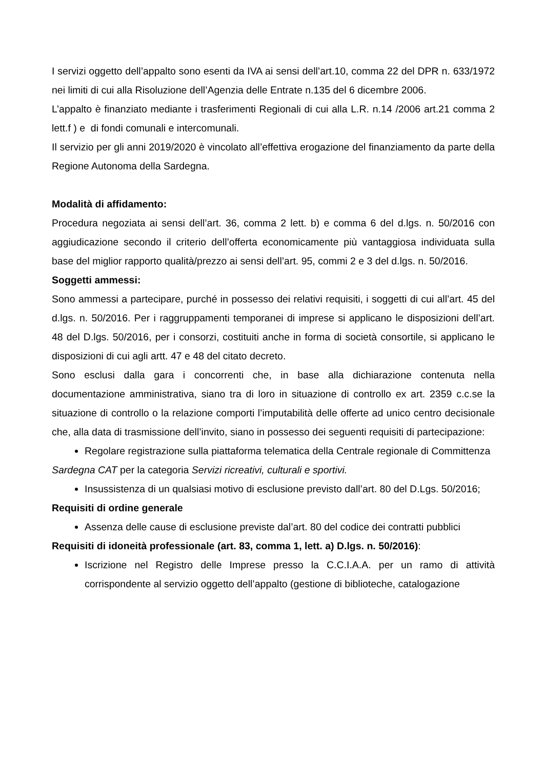I servizi oggetto dell’appalto sono esenti da IVA ai sensi dell’art.10, comma 22 del DPR n. 633/1972 nei limiti di cui alla Risoluzione dell’Agenzia delle Entrate n.135 del 6 dicembre 2006.
L’appalto è finanziato mediante i trasferimenti Regionali di cui alla L.R. n.14 /2006 art.21 comma 2 lett.f ) e di fondi comunali e intercomunali.
Il servizio per gli anni 2019/2020 è vincolato all’effettiva erogazione del finanziamento da parte della Regione Autonoma della Sardegna.
Modalità di affidamento:
Procedura negoziata ai sensi dell’art. 36, comma 2 lett. b) e comma 6 del d.lgs. n. 50/2016 con aggiudicazione secondo il criterio dell’offerta economicamente più vantaggiosa individuata sulla base del miglior rapporto qualità/prezzo ai sensi dell’art. 95, commi 2 e 3 del d.lgs. n. 50/2016.
Soggetti ammessi:
Sono ammessi a partecipare, purché in possesso dei relativi requisiti, i soggetti di cui all’art. 45 del d.lgs. n. 50/2016. Per i raggruppamenti temporanei di imprese si applicano le disposizioni dell’art. 48 del D.lgs. 50/2016, per i consorzi, costituiti anche in forma di società consortile, si applicano le disposizioni di cui agli artt. 47 e 48 del citato decreto.
Sono esclusi dalla gara i concorrenti che, in base alla dichiarazione contenuta nella documentazione amministrativa, siano tra di loro in situazione di controllo ex art. 2359 c.c.se la situazione di controllo o la relazione comporti l’imputabilità delle offerte ad unico centro decisionale che, alla data di trasmissione dell’invito, siano in possesso dei seguenti requisiti di partecipazione:
Regolare registrazione sulla piattaforma telematica della Centrale regionale di Committenza
Sardegna CAT per la categoria Servizi ricreativi, culturali e sportivi.
Insussistenza di un qualsiasi motivo di esclusione previsto dall’art. 80 del D.Lgs. 50/2016;
Requisiti di ordine generale
Assenza delle cause di esclusione previste dal’art. 80 del codice dei contratti pubblici
Requisiti di idoneità professionale (art. 83, comma 1, lett. a) D.lgs. n. 50/2016):
Iscrizione nel Registro delle Imprese presso la C.C.I.A.A. per un ramo di attività corrispondente al servizio oggetto dell’appalto (gestione di biblioteche, catalogazione